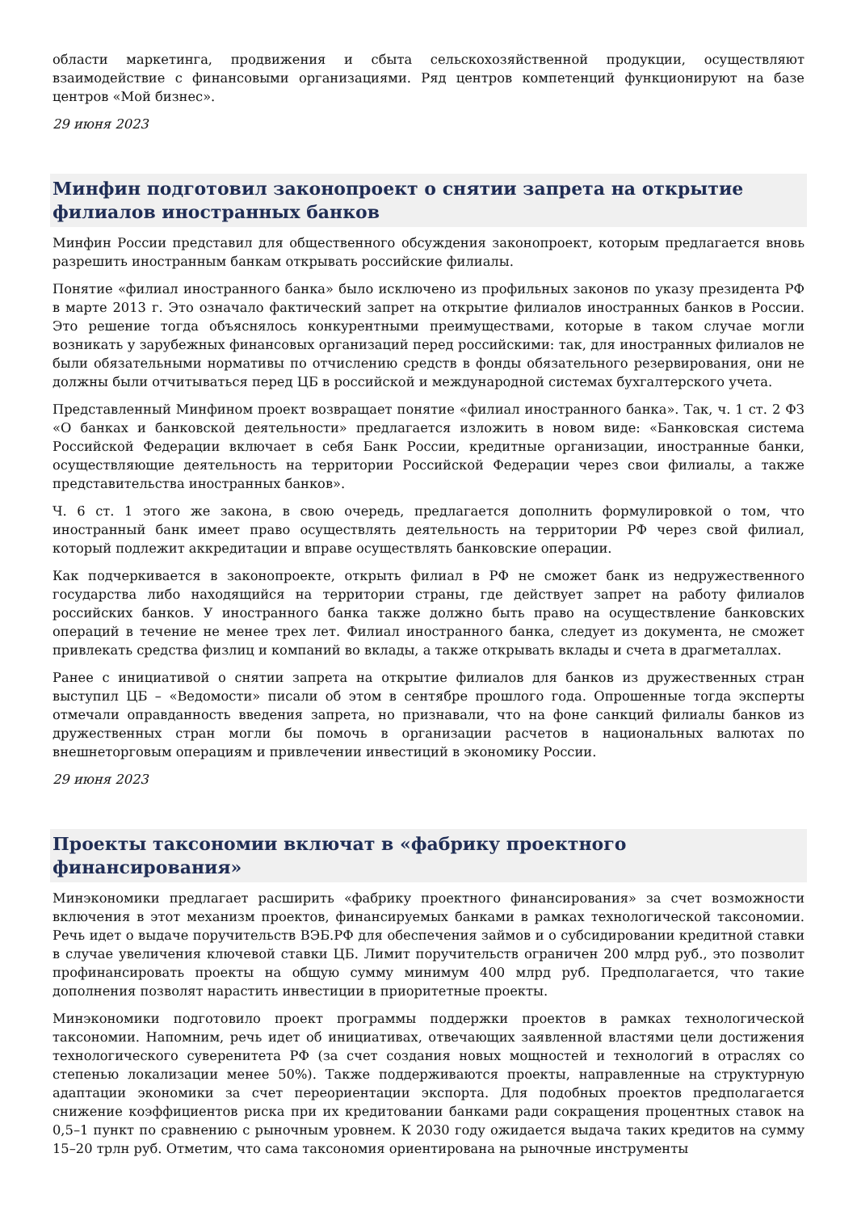области маркетинга, продвижения и сбыта сельскохозяйственной продукции, осуществляют взаимодействие с финансовыми организациями. Ряд центров компетенций функционируют на базе центров «Мой бизнес».
29 июня 2023
Минфин подготовил законопроект о снятии запрета на открытие филиалов иностранных банков
Минфин России представил для общественного обсуждения законопроект, которым предлагается вновь разрешить иностранным банкам открывать российские филиалы.
Понятие «филиал иностранного банка» было исключено из профильных законов по указу президента РФ в марте 2013 г. Это означало фактический запрет на открытие филиалов иностранных банков в России. Это решение тогда объяснялось конкурентными преимуществами, которые в таком случае могли возникать у зарубежных финансовых организаций перед российскими: так, для иностранных филиалов не были обязательными нормативы по отчислению средств в фонды обязательного резервирования, они не должны были отчитываться перед ЦБ в российской и международной системах бухгалтерского учета.
Представленный Минфином проект возвращает понятие «филиал иностранного банка». Так, ч. 1 ст. 2 ФЗ «О банках и банковской деятельности» предлагается изложить в новом виде: «Банковская система Российской Федерации включает в себя Банк России, кредитные организации, иностранные банки, осуществляющие деятельность на территории Российской Федерации через свои филиалы, а также представительства иностранных банков».
Ч. 6 ст. 1 этого же закона, в свою очередь, предлагается дополнить формулировкой о том, что иностранный банк имеет право осуществлять деятельность на территории РФ через свой филиал, который подлежит аккредитации и вправе осуществлять банковские операции.
Как подчеркивается в законопроекте, открыть филиал в РФ не сможет банк из недружественного государства либо находящийся на территории страны, где действует запрет на работу филиалов российских банков. У иностранного банка также должно быть право на осуществление банковских операций в течение не менее трех лет. Филиал иностранного банка, следует из документа, не сможет привлекать средства физлиц и компаний во вклады, а также открывать вклады и счета в драгметаллах.
Ранее с инициативой о снятии запрета на открытие филиалов для банков из дружественных стран выступил ЦБ – «Ведомости» писали об этом в сентябре прошлого года. Опрошенные тогда эксперты отмечали оправданность введения запрета, но признавали, что на фоне санкций филиалы банков из дружественных стран могли бы помочь в организации расчетов в национальных валютах по внешнеторговым операциям и привлечении инвестиций в экономику России.
29 июня 2023
Проекты таксономии включат в «фабрику проектного финансирования»
Минэкономики предлагает расширить «фабрику проектного финансирования» за счет возможности включения в этот механизм проектов, финансируемых банками в рамках технологической таксономии. Речь идет о выдаче поручительств ВЭБ.РФ для обеспечения займов и о субсидировании кредитной ставки в случае увеличения ключевой ставки ЦБ. Лимит поручительств ограничен 200 млрд руб., это позволит профинансировать проекты на общую сумму минимум 400 млрд руб. Предполагается, что такие дополнения позволят нарастить инвестиции в приоритетные проекты.
Минэкономики подготовило проект программы поддержки проектов в рамках технологической таксономии. Напомним, речь идет об инициативах, отвечающих заявленной властями цели достижения технологического суверенитета РФ (за счет создания новых мощностей и технологий в отраслях со степенью локализации менее 50%). Также поддерживаются проекты, направленные на структурную адаптации экономики за счет переориентации экспорта. Для подобных проектов предполагается снижение коэффициентов риска при их кредитовании банками ради сокращения процентных ставок на 0,5–1 пункт по сравнению с рыночным уровнем. К 2030 году ожидается выдача таких кредитов на сумму 15–20 трлн руб. Отметим, что сама таксономия ориентирована на рыночные инструменты